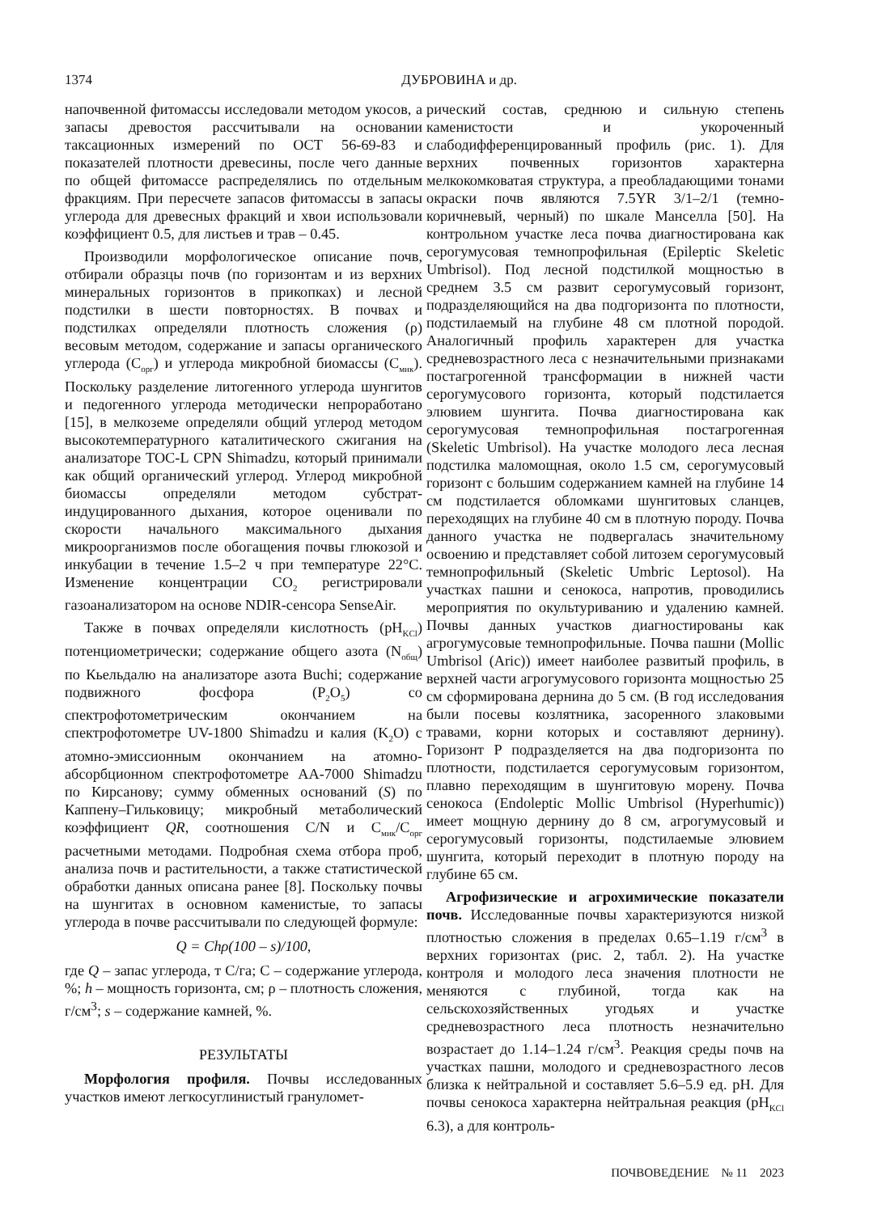1374 ДУБРОВИНА и др.
напочвенной фитомассы исследовали методом укосов, а запасы древостоя рассчитывали на основании таксационных измерений по ОСТ 56-69-83 и показателей плотности древесины, после чего данные по общей фитомассе распределялись по отдельным фракциям. При пересчете запасов фитомассы в запасы углерода для древесных фракций и хвои использовали коэффициент 0.5, для листьев и трав – 0.45.
Производили морфологическое описание почв, отбирали образцы почв (по горизонтам и из верхних минеральных горизонтов в прикопках) и лесной подстилки в шести повторностях. В почвах и подстилках определяли плотность сложения (ρ) весовым методом, содержание и запасы органического углерода (C<sub>орг</sub>) и углерода микробной биомассы (C<sub>мик</sub>). Поскольку разделение литогенного углерода шунгитов и педогенного углерода методически непроработано [15], в мелкоземе определяли общий углерод методом высокотемпературного каталитического сжигания на анализаторе TOC-L CPN Shimadzu, который принимали как общий органический углерод. Углерод микробной биомассы определяли методом субстрат-индуцированного дыхания, которое оценивали по скорости начального максимального дыхания микроорганизмов после обогащения почвы глюкозой и инкубации в течение 1.5–2 ч при температуре 22°C. Изменение концентрации CO<sub>2</sub> регистрировали газоанализатором на основе NDIR-сенсора SenseAir.
Также в почвах определяли кислотность (pH<sub>KCl</sub>) потенциометрически; содержание общего азота (N<sub>общ</sub>) по Кьельдалю на анализаторе азота Buchi; содержание подвижного фосфора (P<sub>2</sub>O<sub>5</sub>) со спектрофотометрическим окончанием на спектрофотометре UV-1800 Shimadzu и калия (K<sub>2</sub>O) с атомно-эмиссионным окончанием на атомно-абсорбционном спектрофотометре AA-7000 Shimadzu по Кирсанову; сумму обменных оснований (S) по Каппену–Гильковицу; микробный метаболический коэффициент QR, соотношения C/N и C<sub>мик</sub>/C<sub>орг</sub> расчетными методами. Подробная схема отбора проб, анализа почв и растительности, а также статистической обработки данных описана ранее [8]. Поскольку почвы на шунгитах в основном каменистые, то запасы углерода в почве рассчитывали по следующей формуле:
Q = Chρ(100 – s)/100,
где Q – запас углерода, т C/га; C – содержание углерода, %; h – мощность горизонта, см; ρ – плотность сложения, г/см<sup>3</sup>; s – содержание камней, %.
РЕЗУЛЬТАТЫ
Морфология профиля. Почвы исследованных участков имеют легкосуглинистый грануломет-
рический состав, среднюю и сильную степень каменистости и укороченный слабодифференцированный профиль (рис. 1). Для верхних почвенных горизонтов характерна мелкокомковатая структура, а преобладающими тонами окраски почв являются 7.5YR 3/1–2/1 (темно-коричневый, черный) по шкале Манселла [50]. На контрольном участке леса почва диагностирована как серогумусовая темнопрофильная (Epileptic Skeletic Umbrisol). Под лесной подстилкой мощностью в среднем 3.5 см развит серогумусовый горизонт, подразделяющийся на два подгоризонта по плотности, подстилаемый на глубине 48 см плотной породой. Аналогичный профиль характерен для участка средневозрастного леса с незначительными признаками постагрогенной трансформации в нижней части серогумусового горизонта, который подстилается элювием шунгита. Почва диагностирована как серогумусовая темнопрофильная постагрогенная (Skeletic Umbrisol). На участке молодого леса лесная подстилка маломощная, около 1.5 см, серогумусовый горизонт с большим содержанием камней на глубине 14 см подстилается обломками шунгитовых сланцев, переходящих на глубине 40 см в плотную породу. Почва данного участка не подвергалась значительному освоению и представляет собой литозем серогумусовый темнопрофильный (Skeletic Umbric Leptosol). На участках пашни и сенокоса, напротив, проводились мероприятия по окультуриванию и удалению камней. Почвы данных участков диагностированы как агрогумусовые темнопрофильные. Почва пашни (Mollic Umbrisol (Aric)) имеет наиболее развитый профиль, в верхней части агрогумусового горизонта мощностью 25 см сформирована дернина до 5 см. (В год исследования были посевы козлятника, засоренного злаковыми травами, корни которых и составляют дернину). Горизонт P подразделяется на два подгоризонта по плотности, подстилается серогумусовым горизонтом, плавно переходящим в шунгитовую морену. Почва сенокоса (Endoleptic Mollic Umbrisol (Hyperhumic)) имеет мощную дернину до 8 см, агрогумусовый и серогумусовый горизонты, подстилаемые элювием шунгита, который переходит в плотную породу на глубине 65 см.
Агрофизические и агрохимические показатели почв. Исследованные почвы характеризуются низкой плотностью сложения в пределах 0.65–1.19 г/см<sup>3</sup> в верхних горизонтах (рис. 2, табл. 2). На участке контроля и молодого леса значения плотности не меняются с глубиной, тогда как на сельскохозяйственных угодьях и участке средневозрастного леса плотность незначительно возрастает до 1.14–1.24 г/см<sup>3</sup>. Реакция среды почв на участках пашни, молодого и средневозрастного лесов близка к нейтральной и составляет 5.6–5.9 ед. pH. Для почвы сенокоса характерна нейтральная реакция (pH<sub>KCl</sub> 6.3), а для контроль-
ПОЧВОВЕДЕНИЕ № 11 2023